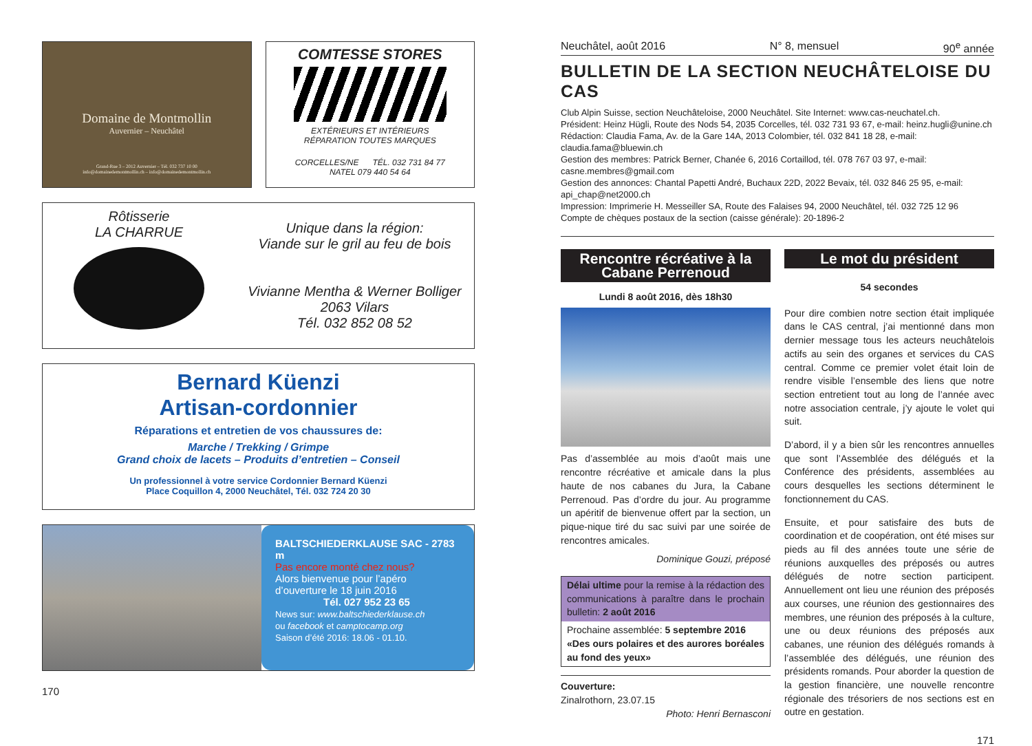Domaine de Montmollin
Auvernier – Neuchâtel
Grand-Rue 3 – 2012 Auvernier – Tél. 032 737 10 00
info@domainedemontmollin.ch – info@domainedemontmollin.ch
COMTESSE STORES
EXTÉRIEURS ET INTÉRIEURS
RÉPARATION TOUTES MARQUES
CORCELLES/NE TÉL. 032 731 84 77
NATEL 079 440 54 64
Rôtisserie
LA CHARRUE
Unique dans la région:
Viande sur le gril au feu de bois
Vivianne Mentha & Werner Bolliger
2063 Vilars
Tél. 032 852 08 52
Bernard Küenzi
Artisan-cordonnier
Réparations et entretien de vos chaussures de:
Marche / Trekking / Grimpe
Grand choix de lacets – Produits d’entretien – Conseil
Un professionnel à votre service Cordonnier Bernard Küenzi
Place Coquillon 4, 2000 Neuchâtel, Tél. 032 724 20 30
BALTSCHIEDERKLAUSE SAC - 2783 m
Pas encore monté chez nous?
Alors bienvenue pour l’apéro d’ouverture le 18 juin 2016
Tél. 027 952 23 65
News sur: www.baltschiederklause.ch
ou facebook et camptocamp.org
Saison d’été 2016: 18.06 - 01.10.
170
Neuchâtel, août 2016 N° 8, mensuel 90<sup>e</sup> année
BULLETIN DE LA SECTION NEUCHÂTELOISE DU CAS
Club Alpin Suisse, section Neuchâteloise, 2000 Neuchâtel. Site Internet: www.cas-neuchatel.ch.
Président: Heinz Hügli, Route des Nods 54, 2035 Corcelles, tél. 032 731 93 67, e-mail: heinz.hugli@unine.ch
Rédaction: Claudia Fama, Av. de la Gare 14A, 2013 Colombier, tél. 032 841 18 28, e-mail: claudia.fama@bluewin.ch
Gestion des membres: Patrick Berner, Chanée 6, 2016 Cortaillod, tél. 078 767 03 97, e-mail: casne.membres@gmail.com
Gestion des annonces: Chantal Papetti André, Buchaux 22D, 2022 Bevaix, tél. 032 846 25 95, e-mail: api_chap@net2000.ch
Impression: Imprimerie H. Messeiller SA, Route des Falaises 94, 2000 Neuchâtel, tél. 032 725 12 96
Compte de chèques postaux de la section (caisse générale): 20-1896-2
Rencontre récréative à la Cabane Perrenoud
Lundi 8 août 2016, dès 18h30
Pas d’assemblée au mois d’août mais une rencontre récréative et amicale dans la plus haute de nos cabanes du Jura, la Cabane Perrenoud. Pas d’ordre du jour. Au programme un apéritif de bienvenue offert par la section, un pique-nique tiré du sac suivi par une soirée de rencontres amicales.
Dominique Gouzi, préposé
Délai ultime pour la remise à la rédaction des communications à paraître dans le prochain bulletin: 2 août 2016
Prochaine assemblée: 5 septembre 2016
«Des ours polaires et des aurores boréales au fond des yeux»
Couverture:
Zinalrothorn, 23.07.15
Photo: Henri Bernasconi
Le mot du président
54 secondes
Pour dire combien notre section était impliquée dans le CAS central, j’ai mentionné dans mon dernier message tous les acteurs neuchâtelois actifs au sein des organes et services du CAS central. Comme ce premier volet était loin de rendre visible l’ensemble des liens que notre section entretient tout au long de l’année avec notre association centrale, j’y ajoute le volet qui suit.
D’abord, il y a bien sûr les rencontres annuelles que sont l’Assemblée des délégués et la Conférence des présidents, assemblées au cours desquelles les sections déterminent le fonctionnement du CAS.
Ensuite, et pour satisfaire des buts de coordination et de coopération, ont été mises sur pieds au fil des années toute une série de réunions auxquelles des préposés ou autres délégués de notre section participent. Annuellement ont lieu une réunion des préposés aux courses, une réunion des gestionnaires des membres, une réunion des préposés à la culture, une ou deux réunions des préposés aux cabanes, une réunion des délégués romands à l’assemblée des délégués, une réunion des présidents romands. Pour aborder la question de la gestion financière, une nouvelle rencontre régionale des trésoriers de nos sections est en outre en gestation.
171